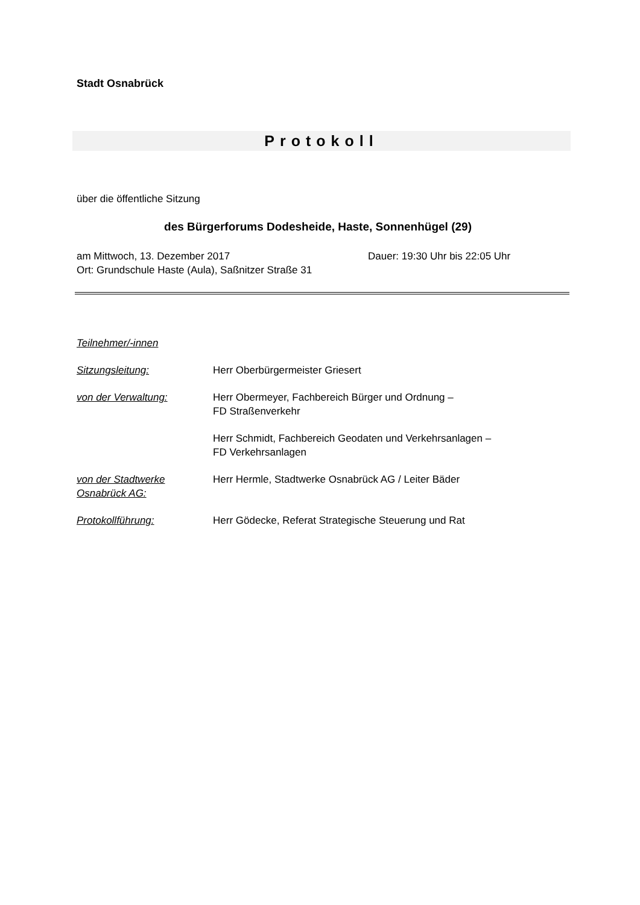Stadt Osnabrück
Protokoll
über die öffentliche Sitzung
des Bürgerforums Dodesheide, Haste, Sonnenhügel (29)
am Mittwoch, 13. Dezember 2017 Dauer: 19:30 Uhr bis 22:05 Uhr
Ort: Grundschule Haste (Aula), Saßnitzer Straße 31
Teilnehmer/-innen
Sitzungsleitung: Herr Oberbürgermeister Griesert
von der Verwaltung: Herr Obermeyer, Fachbereich Bürger und Ordnung –
FD Straßenverkehr
Herr Schmidt, Fachbereich Geodaten und Verkehrsanlagen –
FD Verkehrsanlagen
von der Stadtwerke
Osnabrück AG: Herr Hermle, Stadtwerke Osnabrück AG / Leiter Bäder
Protokollführung: Herr Gödecke, Referat Strategische Steuerung und Rat